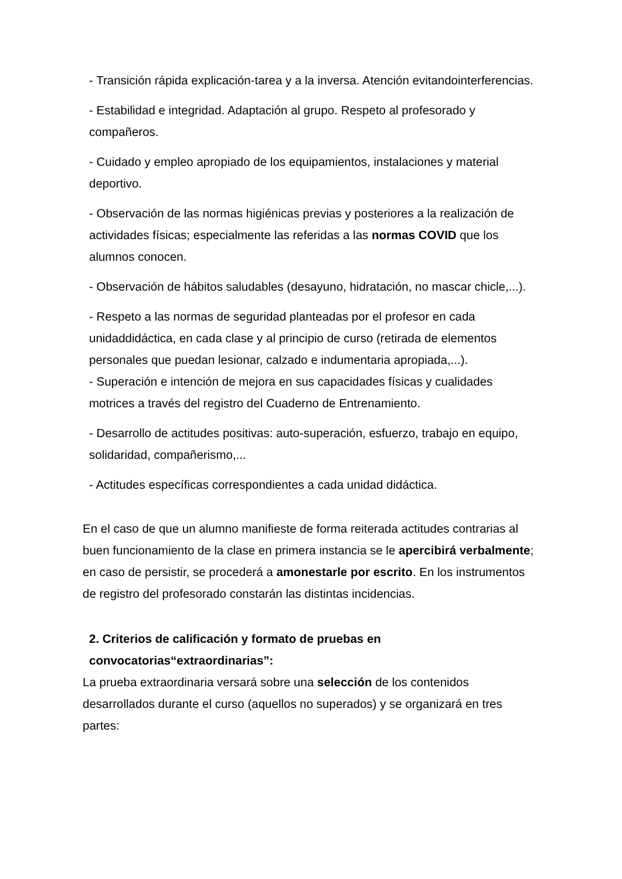- Transición rápida explicación-tarea y a la inversa. Atención evitandointerferencias.
- Estabilidad e integridad. Adaptación al grupo. Respeto al profesorado y compañeros.
- Cuidado y empleo apropiado de los equipamientos, instalaciones y material deportivo.
- Observación de las normas higiénicas previas y posteriores a la realización de actividades físicas; especialmente las referidas a las normas COVID que los alumnos conocen.
- Observación de hábitos saludables (desayuno, hidratación, no mascar chicle,...).
- Respeto a las normas de seguridad planteadas por el profesor en cada unidaddidáctica, en cada clase y al principio de curso (retirada de elementos personales que puedan lesionar, calzado e indumentaria apropiada,...).
- Superación e intención de mejora en sus capacidades físicas y cualidades motrices a través del registro del Cuaderno de Entrenamiento.
- Desarrollo de actitudes positivas: auto-superación, esfuerzo, trabajo en equipo, solidaridad, compañerismo,...
- Actitudes específicas correspondientes a cada unidad didáctica.
En el caso de que un alumno manifieste de forma reiterada actitudes contrarias al buen funcionamiento de la clase en primera instancia se le apercibirá verbalmente; en caso de persistir, se procederá a amonestarle por escrito. En los instrumentos de registro del profesorado constarán las distintas incidencias.
2. Criterios de calificación y formato de pruebas en convocatorias“extraordinarias”:
La prueba extraordinaria versará sobre una selección de los contenidos desarrollados durante el curso (aquellos no superados) y se organizará en tres partes: